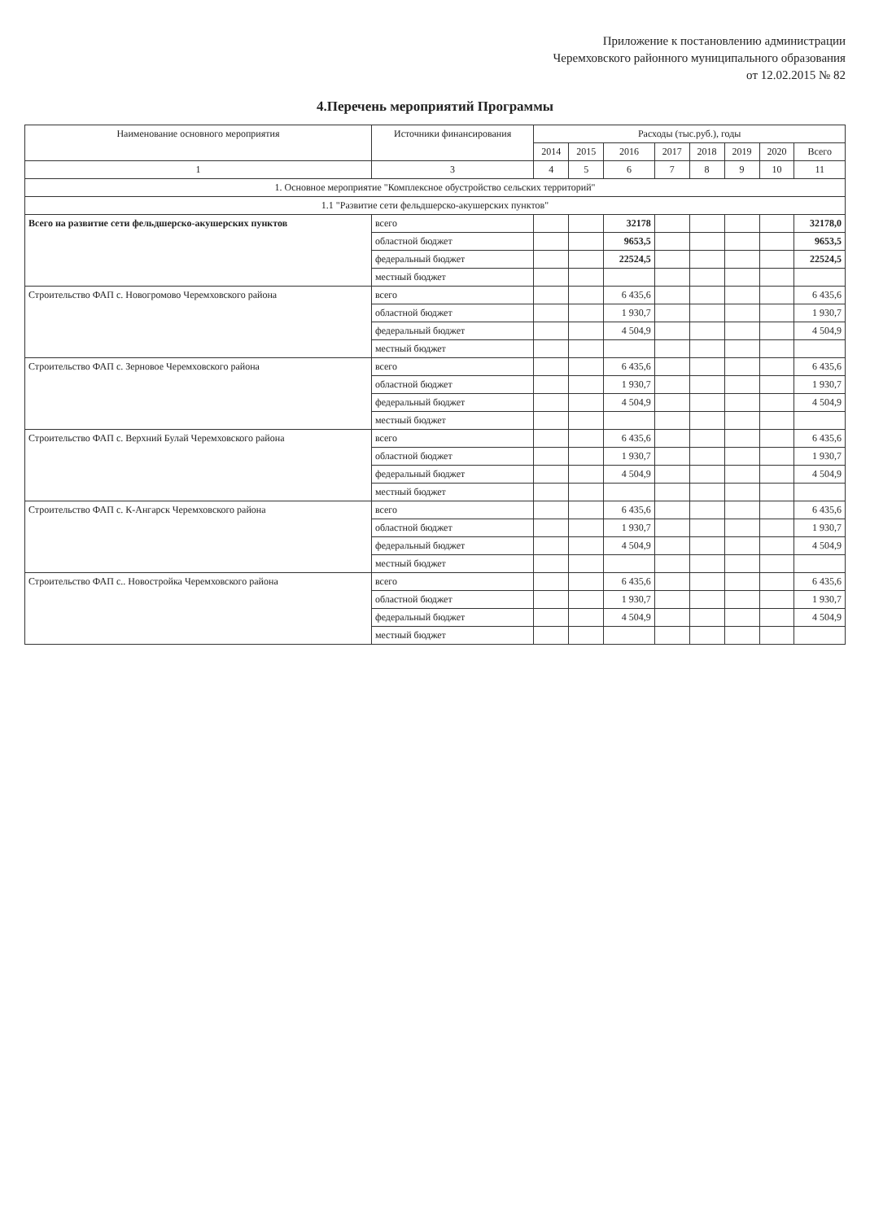Приложение к постановлению администрации
Черемховского районного муниципального образования
от 12.02.2015 № 82
4.Перечень мероприятий Программы
| Наименование основного мероприятия | Источники финансирования | Расходы (тыс.руб.), годы | | | | | | | |
| --- | --- | --- | --- | --- | --- | --- | --- | --- | --- |
| | | 2014 | 2015 | 2016 | 2017 | 2018 | 2019 | 2020 | Всего |
| 1 | 3 | 4 | 5 | 6 | 7 | 8 | 9 | 10 | 11 |
| 1. Основное мероприятие "Комплексное обустройство сельских территорий" | | | | | | | | | |
| 1.1 "Развитие сети фельдшерско-акушерских пунктов" | | | | | | | | | |
| Всего на развитие сети фельдшерско-акушерских пунктов | всего | | | 32178 | | | | | 32178,0 |
| | областной бюджет | | | 9653,5 | | | | | 9653,5 |
| | федеральный бюджет | | | 22524,5 | | | | | 22524,5 |
| | местный бюджет | | | | | | | | |
| Строительство ФАП с. Новогромово Черемховского района | всего | | | 6 435,6 | | | | | 6 435,6 |
| | областной бюджет | | | 1 930,7 | | | | | 1 930,7 |
| | федеральный бюджет | | | 4 504,9 | | | | | 4 504,9 |
| | местный бюджет | | | | | | | | |
| Строительство ФАП с. Зерновое Черемховского района | всего | | | 6 435,6 | | | | | 6 435,6 |
| | областной бюджет | | | 1 930,7 | | | | | 1 930,7 |
| | федеральный бюджет | | | 4 504,9 | | | | | 4 504,9 |
| | местный бюджет | | | | | | | | |
| Строительство ФАП с. Верхний Булай Черемховского района | всего | | | 6 435,6 | | | | | 6 435,6 |
| | областной бюджет | | | 1 930,7 | | | | | 1 930,7 |
| | федеральный бюджет | | | 4 504,9 | | | | | 4 504,9 |
| | местный бюджет | | | | | | | | |
| Строительство ФАП с. К-Ангарск Черемховского района | всего | | | 6 435,6 | | | | | 6 435,6 |
| | областной бюджет | | | 1 930,7 | | | | | 1 930,7 |
| | федеральный бюджет | | | 4 504,9 | | | | | 4 504,9 |
| | местный бюджет | | | | | | | | |
| Строительство ФАП с.. Новостройка Черемховского района | всего | | | 6 435,6 | | | | | 6 435,6 |
| | областной бюджет | | | 1 930,7 | | | | | 1 930,7 |
| | федеральный бюджет | | | 4 504,9 | | | | | 4 504,9 |
| | местный бюджет | | | | | | | | |